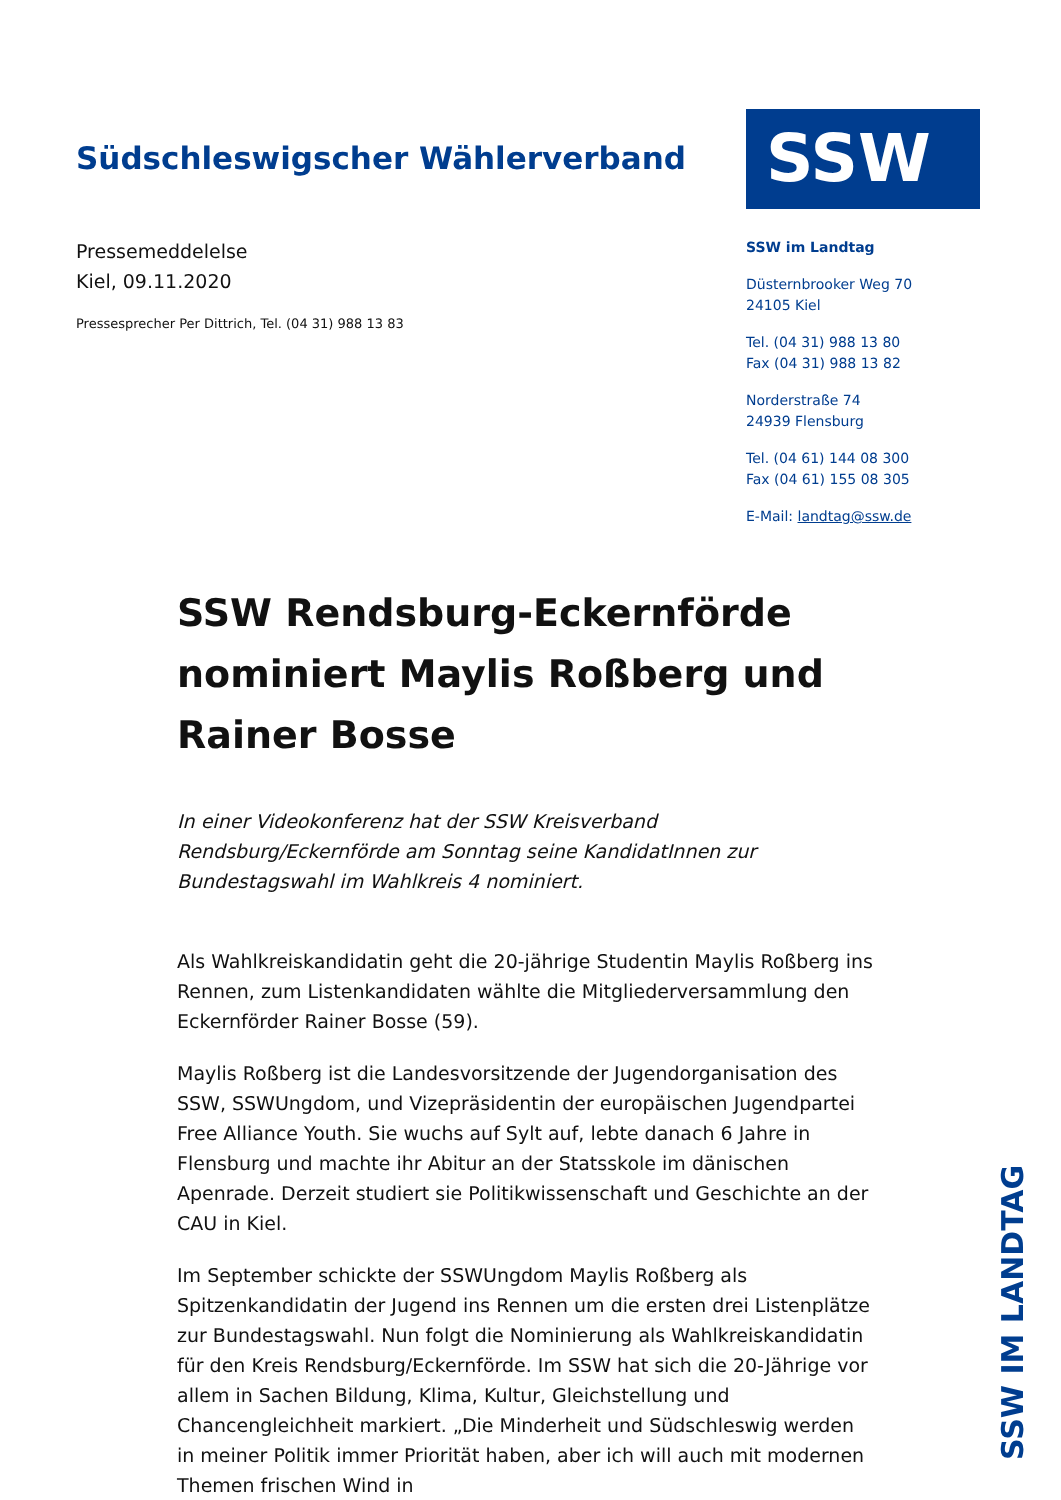Südschleswigscher Wählerverband
Pressemeddelelse
Kiel, 09.11.2020
Pressesprecher Per Dittrich, Tel. (04 31) 988 13 83
SSW
SSW im Landtag
Düsternbrooker Weg 70
24105 Kiel
Tel. (04 31) 988 13 80
Fax (04 31) 988 13 82
Norderstraße 74
24939 Flensburg
Tel. (04 61) 144 08 300
Fax (04 61) 155 08 305
E-Mail: landtag@ssw.de
SSW Rendsburg-Eckernförde nominiert Maylis Roßberg und Rainer Bosse
In einer Videokonferenz hat der SSW Kreisverband Rendsburg/Eckernförde am Sonntag seine KandidatInnen zur Bundestagswahl im Wahlkreis 4 nominiert.
Als Wahlkreiskandidatin geht die 20-jährige Studentin Maylis Roßberg ins Rennen, zum Listenkandidaten wählte die Mitgliederversammlung den Eckernförder Rainer Bosse (59).
Maylis Roßberg ist die Landesvorsitzende der Jugendorganisation des SSW, SSWUngdom, und Vizepräsidentin der europäischen Jugendpartei Free Alliance Youth. Sie wuchs auf Sylt auf, lebte danach 6 Jahre in Flensburg und machte ihr Abitur an der Statsskole im dänischen Apenrade. Derzeit studiert sie Politikwissenschaft und Geschichte an der CAU in Kiel.
Im September schickte der SSWUngdom Maylis Roßberg als Spitzenkandidatin der Jugend ins Rennen um die ersten drei Listenplätze zur Bundestagswahl. Nun folgt die Nominierung als Wahlkreiskandidatin für den Kreis Rendsburg/Eckernförde. Im SSW hat sich die 20-Jährige vor allem in Sachen Bildung, Klima, Kultur, Gleichstellung und Chancengleichheit markiert. „Die Minderheit und Südschleswig werden in meiner Politik immer Priorität haben, aber ich will auch mit modernen Themen frischen Wind in
SSW IM LANDTAG